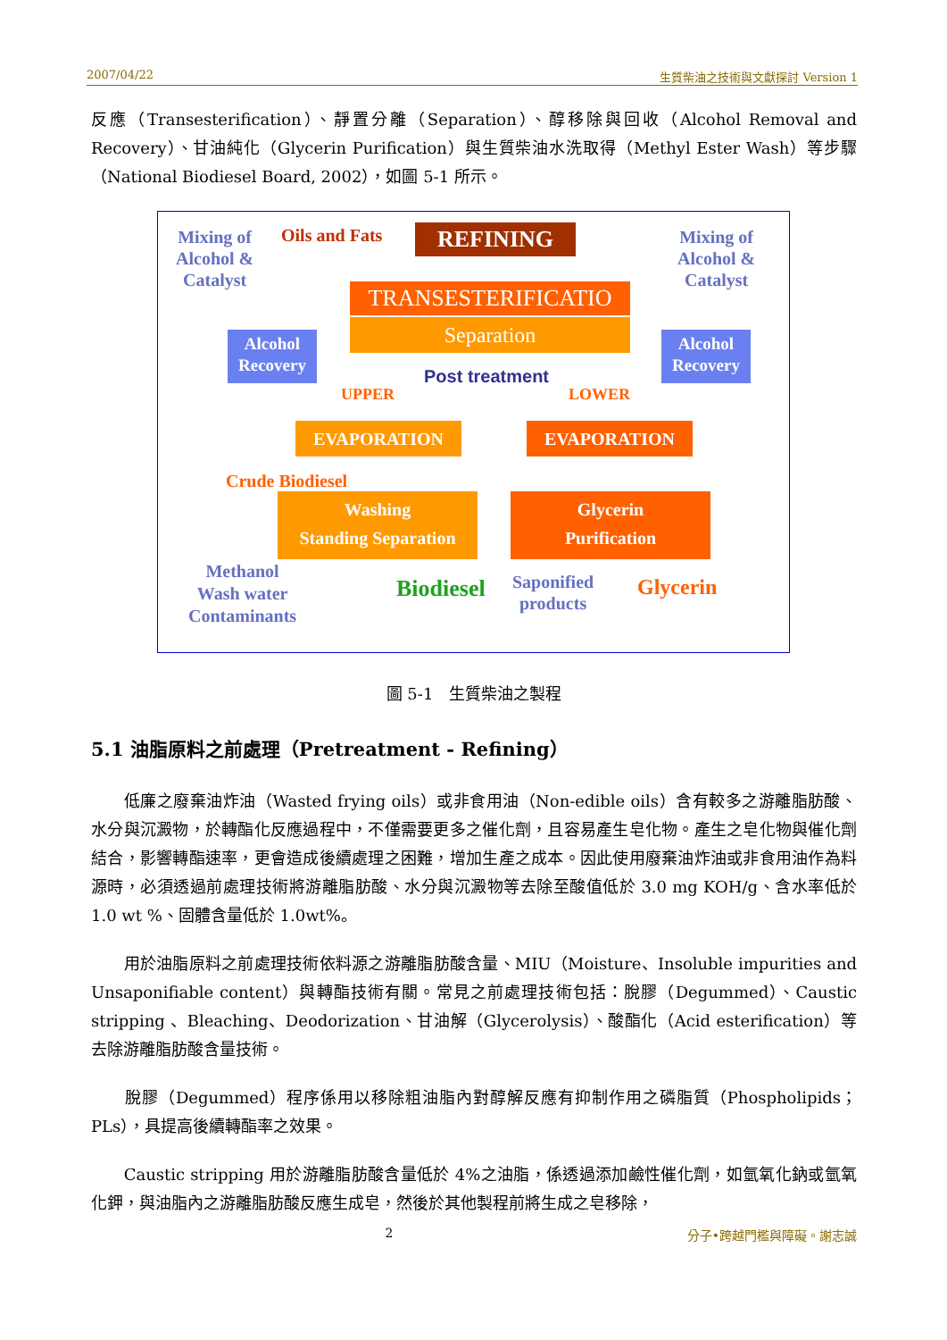2007/04/22 生質柴油之技術與文獻探討 Version 1
反應（Transesterification）、靜置分離（Separation）、醇移除與回收（Alcohol Removal and Recovery）、甘油純化（Glycerin Purification）與生質柴油水洗取得（Methyl Ester Wash）等步驟（National Biodiesel Board, 2002），如圖 5-1 所示。
Mixing of
Alcohol &
Catalyst
Oils and Fats REFINING
Mixing of
Alcohol &
Catalyst
TRANSESTERIFICATIO
Separation
Alcohol
Recovery
Alcohol
Recovery
Post treatment
UPPER LOWER
EVAPORATION EVAPORATION
Crude Biodiesel
Washing
Standing Separation
Glycerin
Purification
Methanol
Wash water
Contaminants
Biodiesel
Saponified
products
Glycerin
圖 5-1　生質柴油之製程
5.1 油脂原料之前處理（Pretreatment - Refining）
　　低廉之廢棄油炸油（Wasted frying oils）或非食用油（Non-edible oils）含有較多之游離脂肪酸、水分與沉澱物，於轉酯化反應過程中，不僅需要更多之催化劑，且容易產生皂化物。產生之皂化物與催化劑結合，影響轉酯速率，更會造成後續處理之困難，增加生產之成本。因此使用廢棄油炸油或非食用油作為料源時，必須透過前處理技術將游離脂肪酸、水分與沉澱物等去除至酸值低於 3.0 mg KOH/g、含水率低於 1.0 wt %、固體含量低於 1.0wt%。
　　用於油脂原料之前處理技術依料源之游離脂肪酸含量、MIU（Moisture、Insoluble impurities and Unsaponifiable content）與轉酯技術有關。常見之前處理技術包括：脫膠（Degummed）、Caustic stripping 、Bleaching、Deodorization、甘油解（Glycerolysis）、酸酯化（Acid esterification）等去除游離脂肪酸含量技術。
　　脫膠（Degummed）程序係用以移除粗油脂內對醇解反應有抑制作用之磷脂質（Phospholipids；PLs），具提高後續轉酯率之效果。
　　Caustic stripping 用於游離脂肪酸含量低於 4%之油脂，係透過添加鹼性催化劑，如氫氧化鈉或氫氧化鉀，與油脂內之游離脂肪酸反應生成皂，然後於其他製程前將生成之皂移除，
2 分子•跨越門檻與障礙。謝志誠